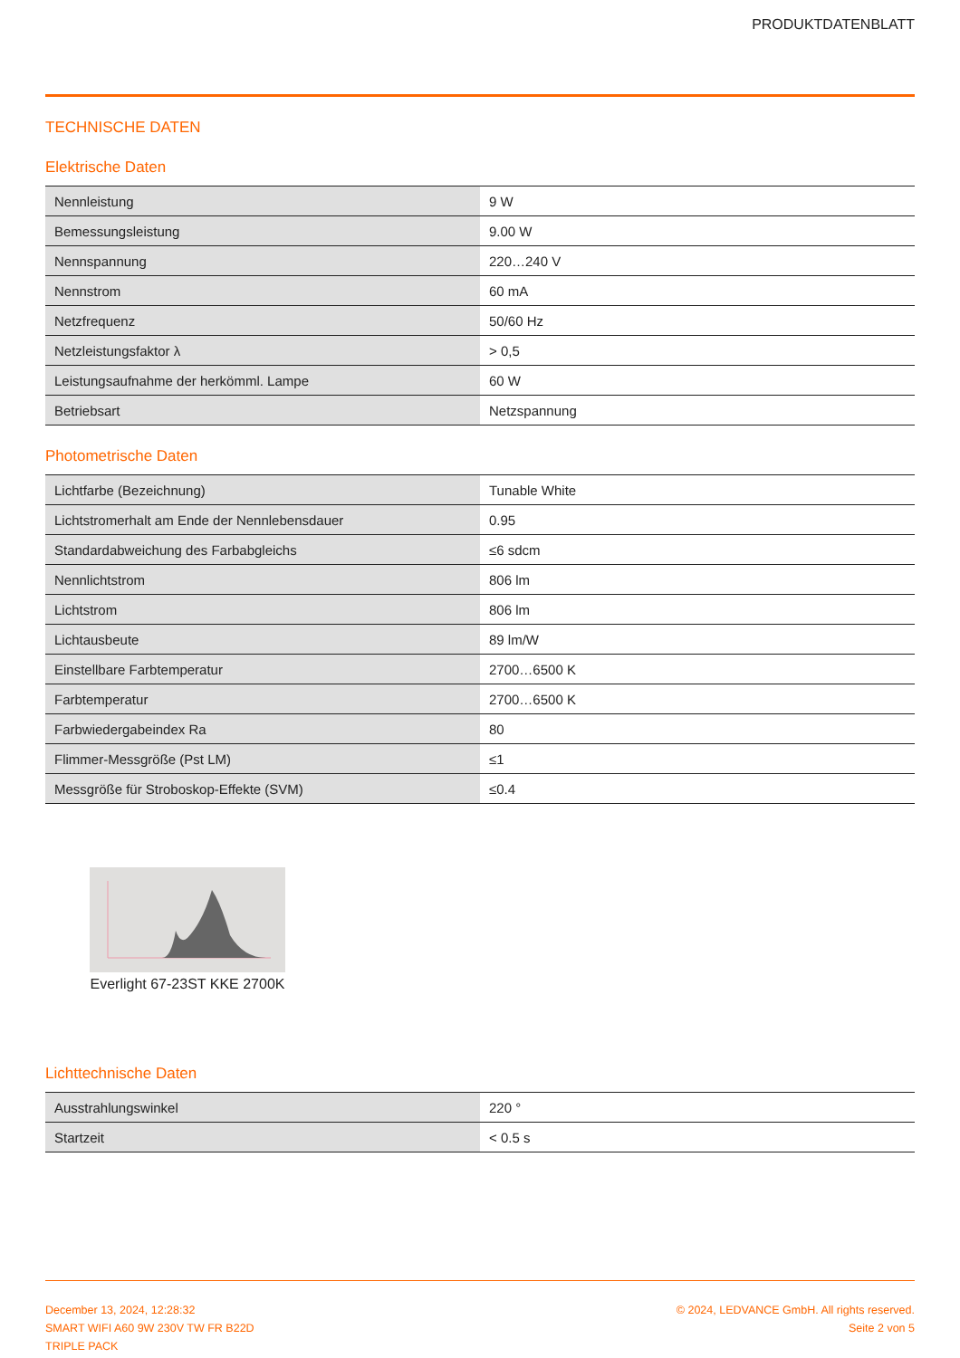PRODUKTDATENBLATT
TECHNISCHE DATEN
Elektrische Daten
| Nennleistung | 9 W |
| Bemessungsleistung | 9.00 W |
| Nennspannung | 220…240 V |
| Nennstrom | 60 mA |
| Netzfrequenz | 50/60 Hz |
| Netzleistungsfaktor λ | > 0,5 |
| Leistungsaufnahme der herkömml. Lampe | 60 W |
| Betriebsart | Netzspannung |
Photometrische Daten
| Lichtfarbe (Bezeichnung) | Tunable White |
| Lichtstromerhalt am Ende der Nennlebensdauer | 0.95 |
| Standardabweichung des Farbabgleichs | ≤6 sdcm |
| Nennlichtstrom | 806 lm |
| Lichtstrom | 806 lm |
| Lichtausbeute | 89 lm/W |
| Einstellbare Farbtemperatur | 2700…6500 K |
| Farbtemperatur | 2700…6500 K |
| Farbwiedergabeindex Ra | 80 |
| Flimmer-Messgröße (Pst LM) | ≤1 |
| Messgröße für Stroboskop-Effekte (SVM) | ≤0.4 |
Everlight 67-23ST KKE 2700K
Lichttechnische Daten
| Ausstrahlungswinkel | 220 ° |
| Startzeit | < 0.5 s |
December 13, 2024, 12:28:32
SMART WIFI A60 9W 230V TW FR B22D
TRIPLE PACK
© 2024, LEDVANCE GmbH. All rights reserved.
Seite 2 von 5